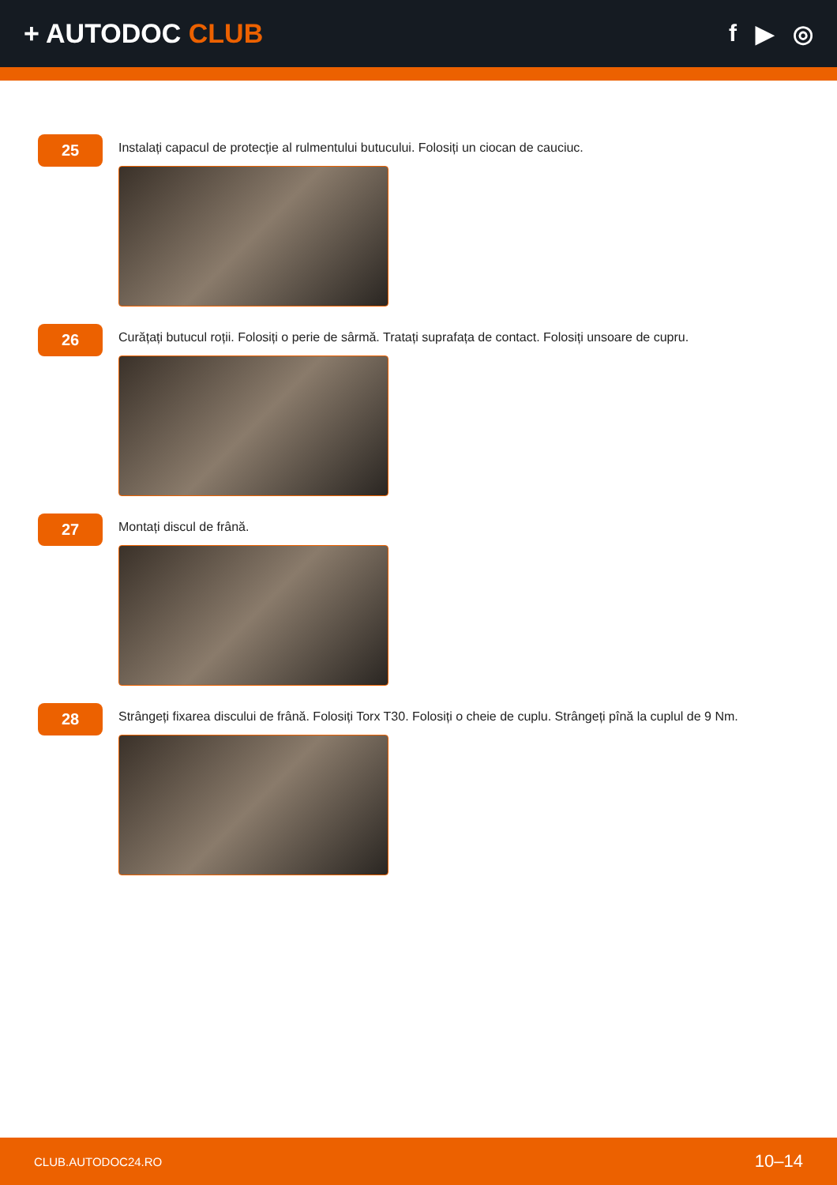+ AUTODOC CLUB f ▶ ◎
25
Instalați capacul de protecție al rulmentului butucului. Folosiți un ciocan de cauciuc.
26
Curățați butucul roții. Folosiți o perie de sârmă. Tratați suprafața de contact. Folosiți unsoare de cupru.
27
Montați discul de frână.
28
Strângeți fixarea discului de frână. Folosiți Torx T30. Folosiți o cheie de cuplu. Strângeți pînă la cuplul de 9 Nm.
CLUB.AUTODOC24.RO 10–14